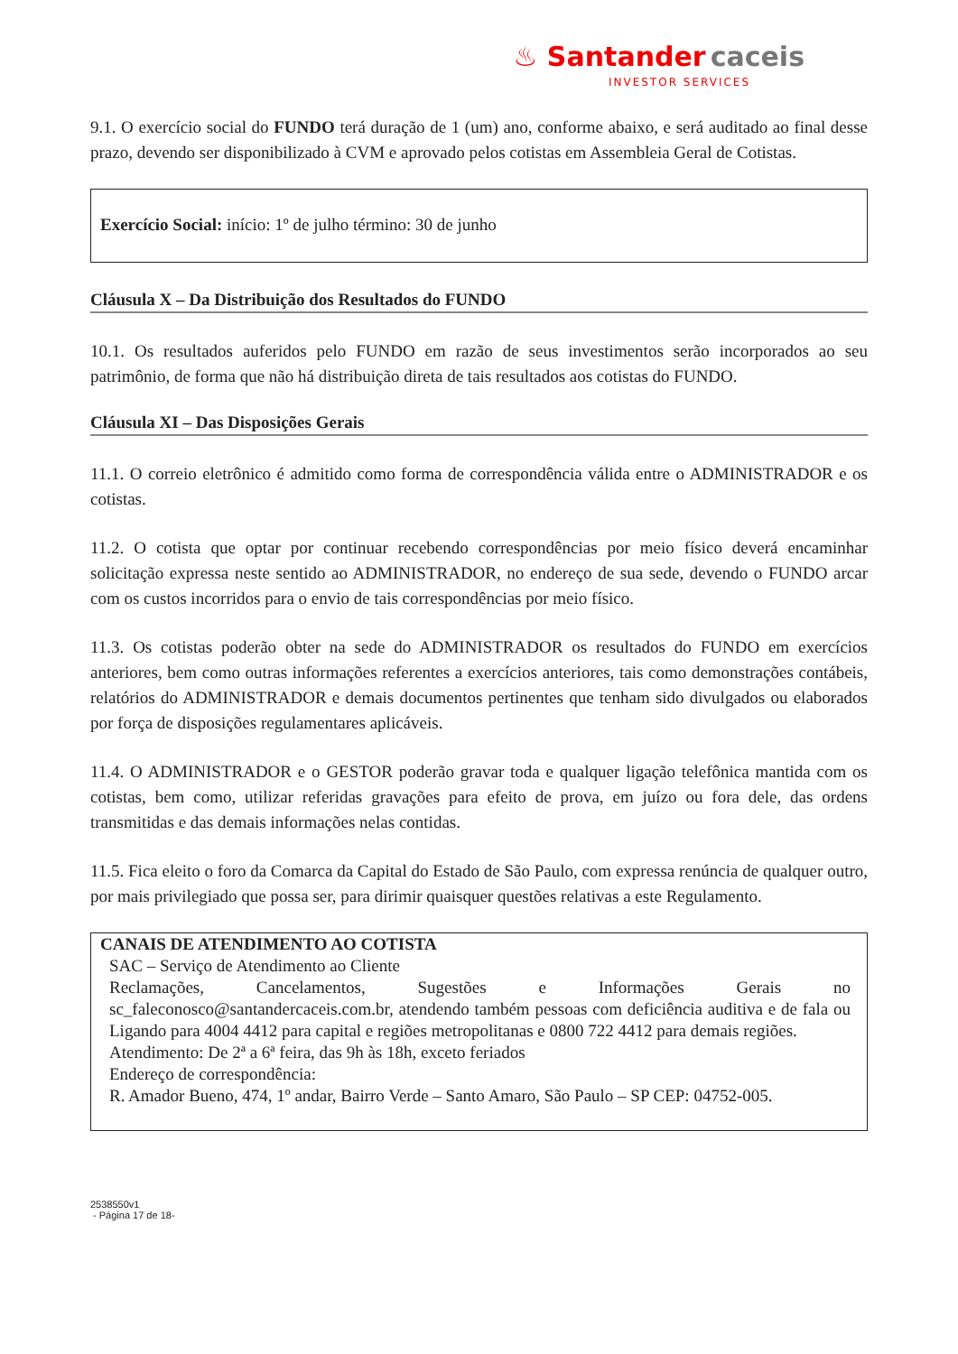♨ Santander caceis
INVESTOR SERVICES
9.1. O exercício social do FUNDO terá duração de 1 (um) ano, conforme abaixo, e será auditado ao final desse prazo, devendo ser disponibilizado à CVM e aprovado pelos cotistas em Assembleia Geral de Cotistas.
Exercício Social: início: 1º de julho término: 30 de junho
Cláusula X – Da Distribuição dos Resultados do FUNDO
10.1. Os resultados auferidos pelo FUNDO em razão de seus investimentos serão incorporados ao seu patrimônio, de forma que não há distribuição direta de tais resultados aos cotistas do FUNDO.
Cláusula XI – Das Disposições Gerais
11.1. O correio eletrônico é admitido como forma de correspondência válida entre o ADMINISTRADOR e os cotistas.
11.2. O cotista que optar por continuar recebendo correspondências por meio físico deverá encaminhar solicitação expressa neste sentido ao ADMINISTRADOR, no endereço de sua sede, devendo o FUNDO arcar com os custos incorridos para o envio de tais correspondências por meio físico.
11.3. Os cotistas poderão obter na sede do ADMINISTRADOR os resultados do FUNDO em exercícios anteriores, bem como outras informações referentes a exercícios anteriores, tais como demonstrações contábeis, relatórios do ADMINISTRADOR e demais documentos pertinentes que tenham sido divulgados ou elaborados por força de disposições regulamentares aplicáveis.
11.4. O ADMINISTRADOR e o GESTOR poderão gravar toda e qualquer ligação telefônica mantida com os cotistas, bem como, utilizar referidas gravações para efeito de prova, em juízo ou fora dele, das ordens transmitidas e das demais informações nelas contidas.
11.5. Fica eleito o foro da Comarca da Capital do Estado de São Paulo, com expressa renúncia de qualquer outro, por mais privilegiado que possa ser, para dirimir quaisquer questões relativas a este Regulamento.
CANAIS DE ATENDIMENTO AO COTISTA
SAC – Serviço de Atendimento ao Cliente
Reclamações, Cancelamentos, Sugestões e Informações Gerais no sc_faleconosco@santandercaceis.com.br, atendendo também pessoas com deficiência auditiva e de fala ou Ligando para 4004 4412 para capital e regiões metropolitanas e 0800 722 4412 para demais regiões.
Atendimento: De 2ª a 6ª feira, das 9h às 18h, exceto feriados
Endereço de correspondência:
R. Amador Bueno, 474, 1º andar, Bairro Verde – Santo Amaro, São Paulo – SP CEP: 04752-005.
2538550v1
- Página 17 de 18-